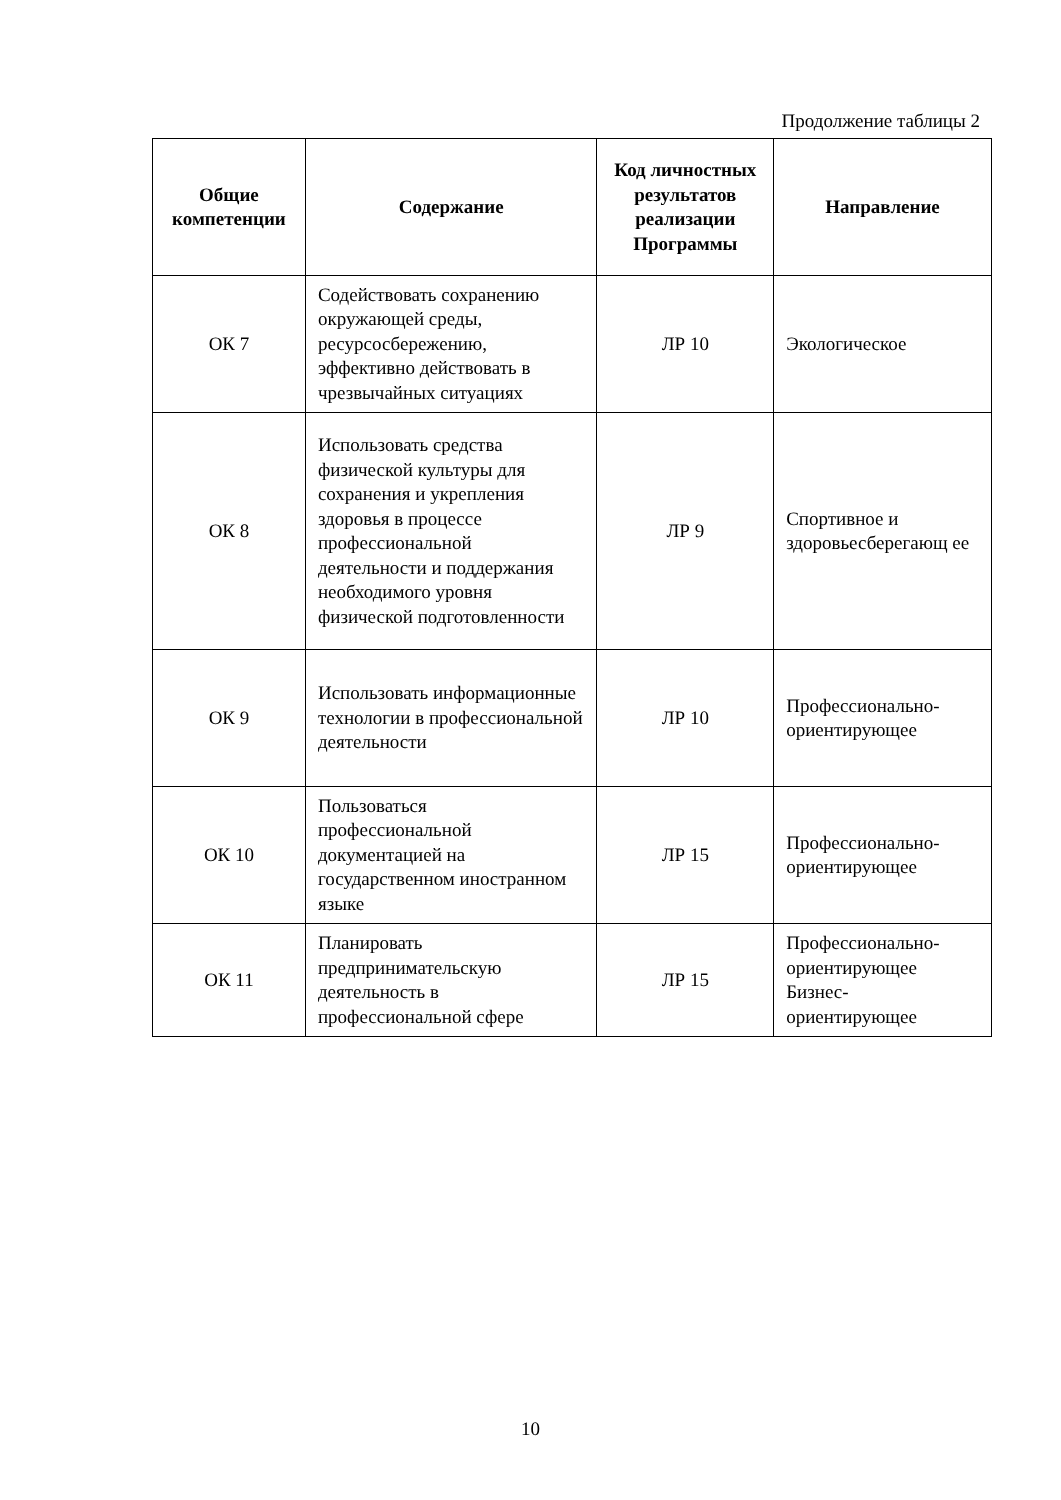Продолжение таблицы 2
| Общие компетенции | Содержание | Код личностных результатов реализации Программы | Направление |
| --- | --- | --- | --- |
| ОК 7 | Содействовать сохранению окружающей среды, ресурсосбережению, эффективно действовать в чрезвычайных ситуациях | ЛР 10 | Экологическое |
| ОК 8 | Использовать средства физической культуры для сохранения и укрепления здоровья в процессе профессиональной деятельности и поддержания необходимого уровня физической подготовленности | ЛР 9 | Спортивное и здоровьесберегающ ее |
| ОК 9 | Использовать информационные технологии в профессиональной деятельности | ЛР 10 | Профессионально-ориентирующее |
| ОК 10 | Пользоваться профессиональной документацией на государственном иностранном языке | ЛР 15 | Профессионально-ориентирующее |
| ОК 11 | Планировать предпринимательскую деятельность в профессиональной сфере | ЛР 15 | Профессионально-ориентирующее Бизнес-ориентирующее |
10